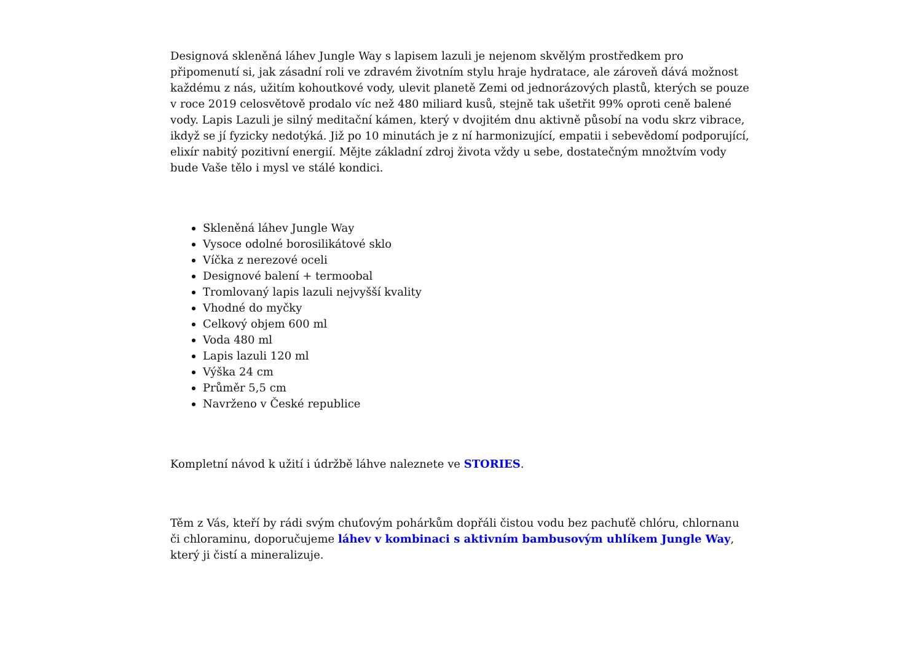Designová skleněná láhev Jungle Way s lapisem lazuli je nejenom skvělým prostředkem pro připomenutí si, jak zásadní roli ve zdravém životním stylu hraje hydratace, ale zároveň dává možnost každému z nás, užitím kohoutkové vody, ulevit planetě Zemi od jednorázových plastů, kterých se pouze v roce 2019 celosvětově prodalo víc než 480 miliard kusů, stejně tak ušetřit 99% oproti ceně balené vody. Lapis Lazuli je silný meditační kámen, který v dvojitém dnu aktivně působí na vodu skrz vibrace, ikdyž se jí fyzicky nedotýká. Již po 10 minutách je z ní harmonizující, empatii i sebevědomí podporující, elixír nabitý pozitivní energií. Mějte základní zdroj života vždy u sebe, dostatečným množtvím vody bude Vaše tělo i mysl ve stálé kondici.
Skleněná láhev Jungle Way
Vysoce odolné borosilikátové sklo
Víčka z nerezové oceli
Designové balení + termoobal
Tromlovaný lapis lazuli nejvyšší kvality
Vhodné do myčky
Celkový objem 600 ml
Voda 480 ml
Lapis lazuli 120 ml
Výška 24 cm
Průměr 5,5 cm
Navrženo v České republice
Kompletní návod k užití i údržbě láhve naleznete ve STORIES.
Těm z Vás, kteří by rádi svým chuťovým pohárkům dopřáli čistou vodu bez pachuťě chlóru, chlornanu či chloraminu, doporučujeme láhev v kombinaci s aktivním bambusovým uhlíkem Jungle Way, který ji čistí a mineralizuje.